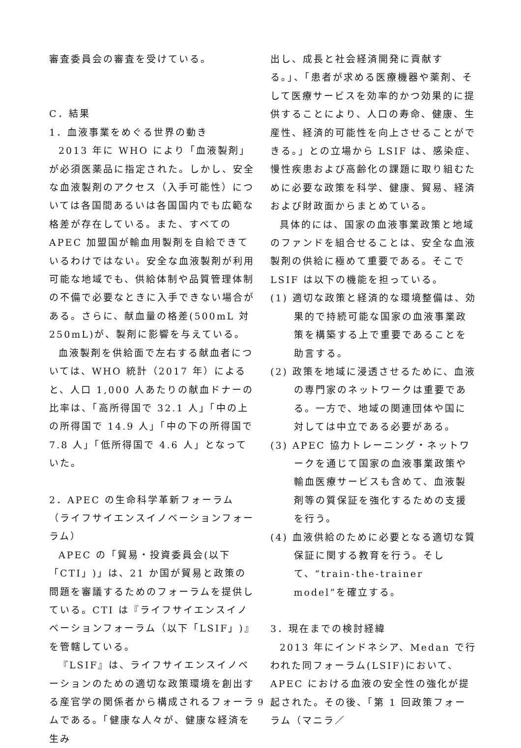審査委員会の審査を受けている。
C．結果
1．血液事業をめぐる世界の動き
2013 年に WHO により「血液製剤」が必須医薬品に指定された。しかし、安全な血液製剤のアクセス（入手可能性）については各国間あるいは各国国内でも広範な格差が存在している。また、すべての APEC 加盟国が輸血用製剤を自給できているわけではない。安全な血液製剤が利用可能な地域でも、供給体制や品質管理体制の不備で必要なときに入手できない場合がある。さらに、献血量の格差(500mL 対 250mL)が、製剤に影響を与えている。
血液製剤を供給面で左右する献血者については、WHO 統計（2017 年）によると、人口 1,000 人あたりの献血ドナーの比率は、「高所得国で 32.1 人」「中の上の所得国で 14.9 人」「中の下の所得国で 7.8 人」「低所得国で 4.6 人」となっていた。
2．APEC の生命科学革新フォーラム（ライフサイエンスイノベーションフォーラム）
APEC の「貿易・投資委員会(以下「CTI」)」は、21 か国が貿易と政策の問題を審議するためのフォーラムを提供している。CTI は『ライフサイエンスイノベーションフォーラム（以下「LSIF」)』を管轄している。
『LSIF』は、ライフサイエンスイノベーションのための適切な政策環境を創出する産官学の関係者から構成されるフォーラムである。「健康な人々が、健康な経済を生み
出し、成長と社会経済開発に貢献する。」、「患者が求める医療機器や薬剤、そして医療サービスを効率的かつ効果的に提供することにより、人口の寿命、健康、生産性、経済的可能性を向上させることができる。」との立場から LSIF は、感染症、慢性疾患および高齢化の課題に取り組むために必要な政策を科学、健康、貿易、経済および財政面からまとめている。
具体的には、国家の血液事業政策と地域のファンドを組合せることは、安全な血液製剤の供給に極めて重要である。そこで LSIF は以下の機能を担っている。
(1) 適切な政策と経済的な環境整備は、効果的で持続可能な国家の血液事業政策を構築する上で重要であることを助言する。
(2) 政策を地域に浸透させるために、血液の専門家のネットワークは重要である。一方で、地域の関連団体や国に対しては中立である必要がある。
(3) APEC 協力トレーニング・ネットワークを通じて国家の血液事業政策や輸血医療サービスも含めて、血液製剤等の質保証を強化するための支援を行う。
(4) 血液供給のために必要となる適切な質保証に関する教育を行う。そして、“train-the-trainer model”を確立する。
3．現在までの検討経緯
2013 年にインドネシア、Medan で行われた同フォーラム(LSIF)において、APEC における血液の安全性の強化が提起された。その後、「第 1 回政策フォーラム（マニラ／
9